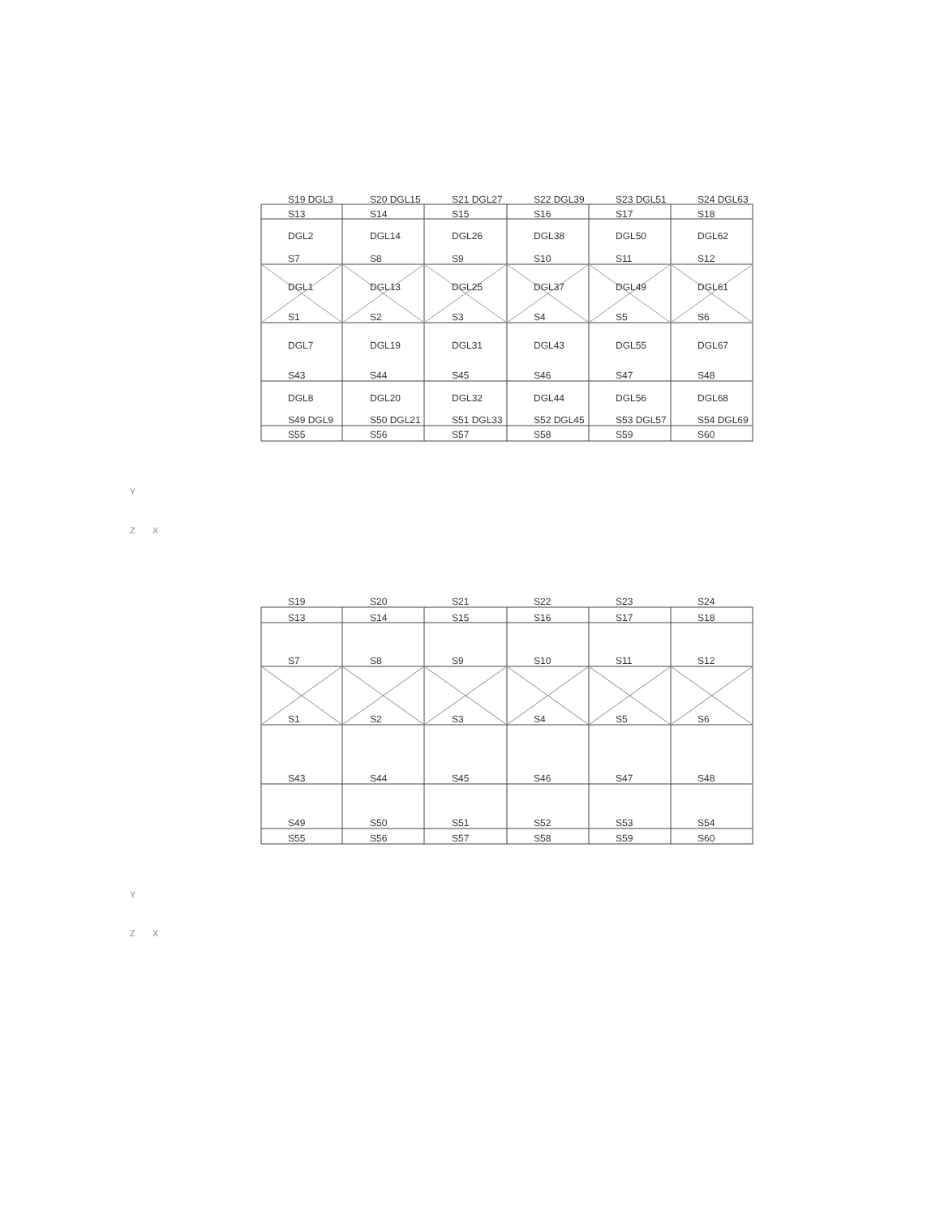S19 DGL3
S20 DGL15
S21 DGL27
S22 DGL39
S23 DGL51
S24 DGL63
S13
S14
S15
S16
S17
S18
DGL2
DGL14
DGL26
DGL38
DGL50
DGL62
S7
S8
S9
S10
S11
S12
DGL1
DGL13
DGL25
DGL37
DGL49
DGL61
S1
S2
S3
S4
S5
S6
DGL7
DGL19
DGL31
DGL43
DGL55
DGL67
S43
S44
S45
S46
S47
S48
DGL8
DGL20
DGL32
DGL44
DGL56
DGL68
S49 DGL9
S50 DGL21
S51 DGL33
S52 DGL45
S53 DGL57
S54 DGL69
S55
S56
S57
S58
S59
S60
S19
S20
S21
S22
S23
S24
S13
S14
S15
S16
S17
S18
S7
S8
S9
S10
S11
S12
S1
S2
S3
S4
S5
S6
S43
S44
S45
S46
S47
S48
S49
S50
S51
S52
S53
S54
S55
S56
S57
S58
S59
S60
Y
Z X
Y
Z X